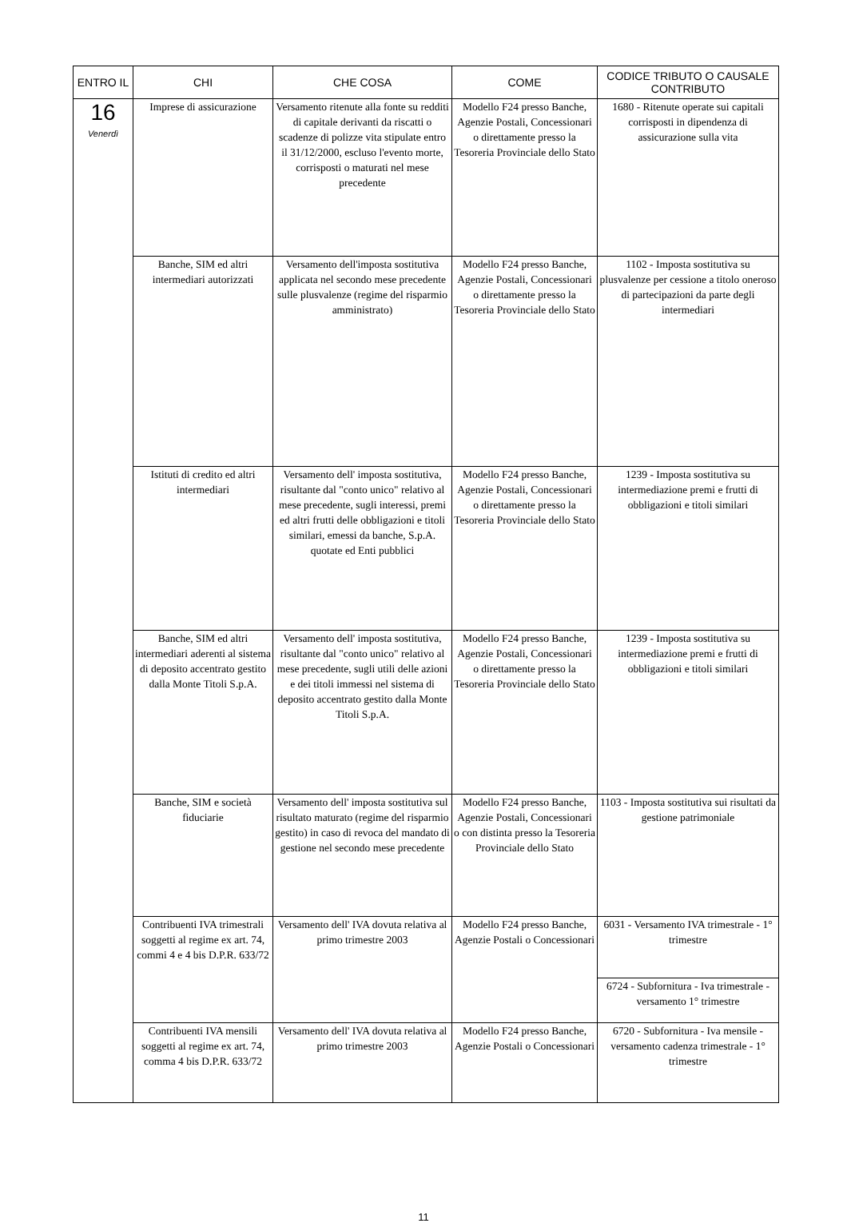| ENTRO IL | CHI | CHE COSA | COME | CODICE TRIBUTO O CAUSALE CONTRIBUTO |
| --- | --- | --- | --- | --- |
| 16 Venerdì | Imprese di assicurazione | Versamento ritenute alla fonte su redditi di capitale derivanti da riscatti o scadenze di polizze vita stipulate entro il 31/12/2000, escluso l'evento morte, corrisposti o maturati nel mese precedente | Modello F24 presso Banche, Agenzie Postali, Concessionari o direttamente presso la Tesoreria Provinciale dello Stato | 1680 - Ritenute operate sui capitali corrisposti in dipendenza di assicurazione sulla vita |
| | Banche, SIM ed altri intermediari autorizzati | Versamento dell'imposta sostitutiva applicata nel secondo mese precedente sulle plusvalenze (regime del risparmio amministrato) | Modello F24 presso Banche, Agenzie Postali, Concessionari o direttamente presso la Tesoreria Provinciale dello Stato | 1102 - Imposta sostitutiva su plusvalenze per cessione a titolo oneroso di partecipazioni da parte degli intermediari |
| | Istituti di credito ed altri intermediari | Versamento dell' imposta sostitutiva, risultante dal "conto unico" relativo al mese precedente, sugli interessi, premi ed altri frutti delle obbligazioni e titoli similari, emessi da banche, S.p.A. quotate ed Enti pubblici | Modello F24 presso Banche, Agenzie Postali, Concessionari o direttamente presso la Tesoreria Provinciale dello Stato | 1239 - Imposta sostitutiva su intermediazione premi e frutti di obbligazioni e titoli similari |
| | Banche, SIM ed altri intermediari aderenti al sistema di deposito accentrato gestito dalla Monte Titoli S.p.A. | Versamento dell' imposta sostitutiva, risultante dal "conto unico" relativo al mese precedente, sugli utili delle azioni e dei titoli immessi nel sistema di deposito accentrato gestito dalla Monte Titoli S.p.A. | Modello F24 presso Banche, Agenzie Postali, Concessionari o direttamente presso la Tesoreria Provinciale dello Stato | 1239 - Imposta sostitutiva su intermediazione premi e frutti di obbligazioni e titoli similari |
| | Banche, SIM e società fiduciarie | Versamento dell' imposta sostitutiva sul risultato maturato (regime del risparmio gestito) in caso di revoca del mandato di gestione nel secondo mese precedente | Modello F24 presso Banche, Agenzie Postali, Concessionari o con distinta presso la Tesoreria Provinciale dello Stato | 1103 - Imposta sostitutiva sui risultati da gestione patrimoniale |
| | Contribuenti IVA trimestrali soggetti al regime ex art. 74, commi 4 e 4 bis D.P.R. 633/72 | Versamento dell' IVA dovuta relativa al primo trimestre 2003 | Modello F24 presso Banche, Agenzie Postali o Concessionari | 6031 - Versamento IVA trimestrale - 1° trimestre |
| | | | | 6724 - Subfornitura - Iva trimestrale - versamento 1° trimestre |
| | Contribuenti IVA mensili soggetti al regime ex art. 74, comma 4 bis D.P.R. 633/72 | Versamento dell' IVA dovuta relativa al primo trimestre 2003 | Modello F24 presso Banche, Agenzie Postali o Concessionari | 6720 - Subfornitura - Iva mensile - versamento cadenza trimestrale - 1° trimestre |
11